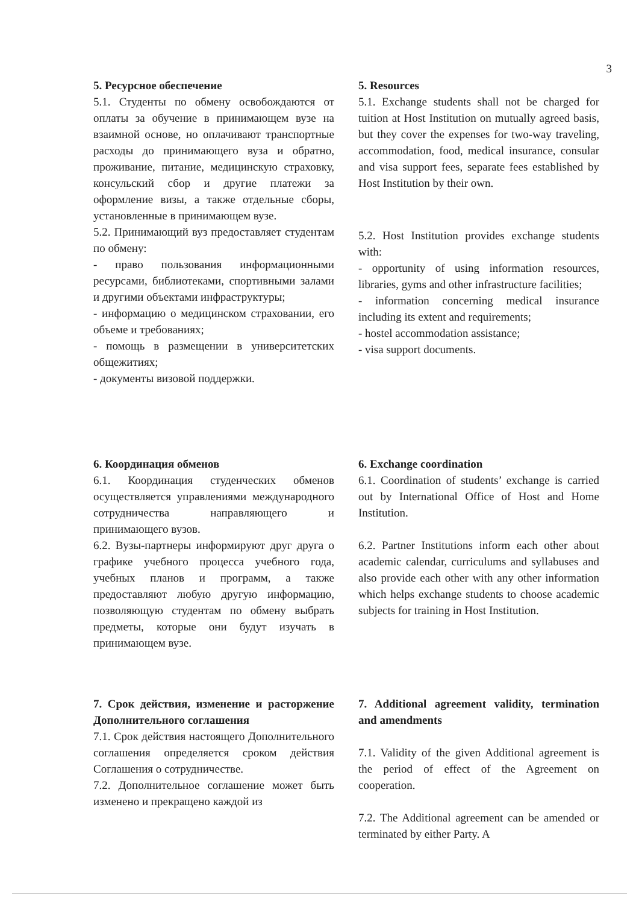3
5. Ресурсное обеспечение
5.1. Студенты по обмену освобождаются от оплаты за обучение в принимающем вузе на взаимной основе, но оплачивают транспортные расходы до принимающего вуза и обратно, проживание, питание, медицинскую страховку, консульский сбор и другие платежи за оформление визы, а также отдельные сборы, установленные в принимающем вузе.
5.2. Принимающий вуз предоставляет студентам по обмену:
- право пользования информационными ресурсами, библиотеками, спортивными залами и другими объектами инфраструктуры;
- информацию о медицинском страховании, его объеме и требованиях;
- помощь в размещении в университетских общежитиях;
- документы визовой поддержки.
6. Координация обменов
6.1. Координация студенческих обменов осуществляется управлениями международного сотрудничества направляющего и принимающего вузов.
6.2. Вузы-партнеры информируют друг друга о графике учебного процесса учебного года, учебных планов и программ, а также предоставляют любую другую информацию, позволяющую студентам по обмену выбрать предметы, которые они будут изучать в принимающем вузе.
7. Срок действия, изменение и расторжение Дополнительного соглашения
7.1. Срок действия настоящего Дополнительного соглашения определяется сроком действия Соглашения о сотрудничестве.
7.2. Дополнительное соглашение может быть изменено и прекращено каждой из
5. Resources
5.1. Exchange students shall not be charged for tuition at Host Institution on mutually agreed basis, but they cover the expenses for two-way traveling, accommodation, food, medical insurance, consular and visa support fees, separate fees established by Host Institution by their own.
5.2. Host Institution provides exchange students with:
- opportunity of using information resources, libraries, gyms and other infrastructure facilities;
- information concerning medical insurance including its extent and requirements;
- hostel accommodation assistance;
- visa support documents.
6. Exchange coordination
6.1. Coordination of students’ exchange is carried out by International Office of Host and Home Institution.
6.2. Partner Institutions inform each other about academic calendar, curriculums and syllabuses and also provide each other with any other information which helps exchange students to choose academic subjects for training in Host Institution.
7. Additional agreement validity, termination and amendments
7.1. Validity of the given Additional agreement is the period of effect of the Agreement on cooperation.
7.2. The Additional agreement can be amended or terminated by either Party. A